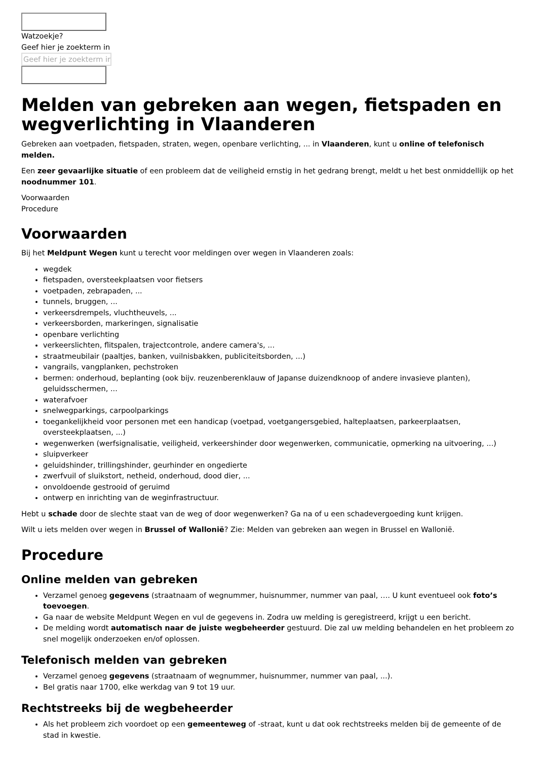Watzoekje?
Geef hier je zoekterm in
Geef hier je zoekterm in
Melden van gebreken aan wegen, fietspaden en wegverlichting in Vlaanderen
Gebreken aan voetpaden, fietspaden, straten, wegen, openbare verlichting, ... in Vlaanderen, kunt u online of telefonisch melden.
Een zeer gevaarlijke situatie of een probleem dat de veiligheid ernstig in het gedrang brengt, meldt u het best onmiddellijk op het noodnummer 101.
Voorwaarden
Procedure
Voorwaarden
Bij het Meldpunt Wegen kunt u terecht voor meldingen over wegen in Vlaanderen zoals:
wegdek
fietspaden, oversteekplaatsen voor fietsers
voetpaden, zebrapaden, ...
tunnels, bruggen, ...
verkeersdrempels, vluchtheuvels, ...
verkeersborden, markeringen, signalisatie
openbare verlichting
verkeerslichten, flitspalen, trajectcontrole, andere camera's, ...
straatmeubilair (paaltjes, banken, vuilnisbakken, publiciteitsborden, ...)
vangrails, vangplanken, pechstroken
bermen: onderhoud, beplanting (ook bijv. reuzenberenklauw of Japanse duizendknoop of andere invasieve planten), geluidsschermen, ...
waterafvoer
snelwegparkings, carpoolparkings
toegankelijkheid voor personen met een handicap (voetpad, voetgangersgebied, halteplaatsen, parkeerplaatsen, oversteekplaatsen, ...)
wegenwerken (werfsignalisatie, veiligheid, verkeershinder door wegenwerken, communicatie, opmerking na uitvoering, ...)
sluipverkeer
geluidshinder, trillingshinder, geurhinder en ongedierte
zwerfvuil of sluikstort, netheid, onderhoud, dood dier, ...
onvoldoende gestrooid of geruimd
ontwerp en inrichting van de weginfrastructuur.
Hebt u schade door de slechte staat van de weg of door wegenwerken? Ga na of u een schadevergoeding kunt krijgen.
Wilt u iets melden over wegen in Brussel of Wallonië? Zie: Melden van gebreken aan wegen in Brussel en Wallonië.
Procedure
Online melden van gebreken
Verzamel genoeg gegevens (straatnaam of wegnummer, huisnummer, nummer van paal, …. U kunt eventueel ook foto’s toevoegen.
Ga naar de website Meldpunt Wegen en vul de gegevens in. Zodra uw melding is geregistreerd, krijgt u een bericht.
De melding wordt automatisch naar de juiste wegbeheerder gestuurd. Die zal uw melding behandelen en het probleem zo snel mogelijk onderzoeken en/of oplossen.
Telefonisch melden van gebreken
Verzamel genoeg gegevens (straatnaam of wegnummer, huisnummer, nummer van paal, ...).
Bel gratis naar 1700, elke werkdag van 9 tot 19 uur.
Rechtstreeks bij de wegbeheerder
Als het probleem zich voordoet op een gemeenteweg of -straat, kunt u dat ook rechtstreeks melden bij de gemeente of de stad in kwestie.